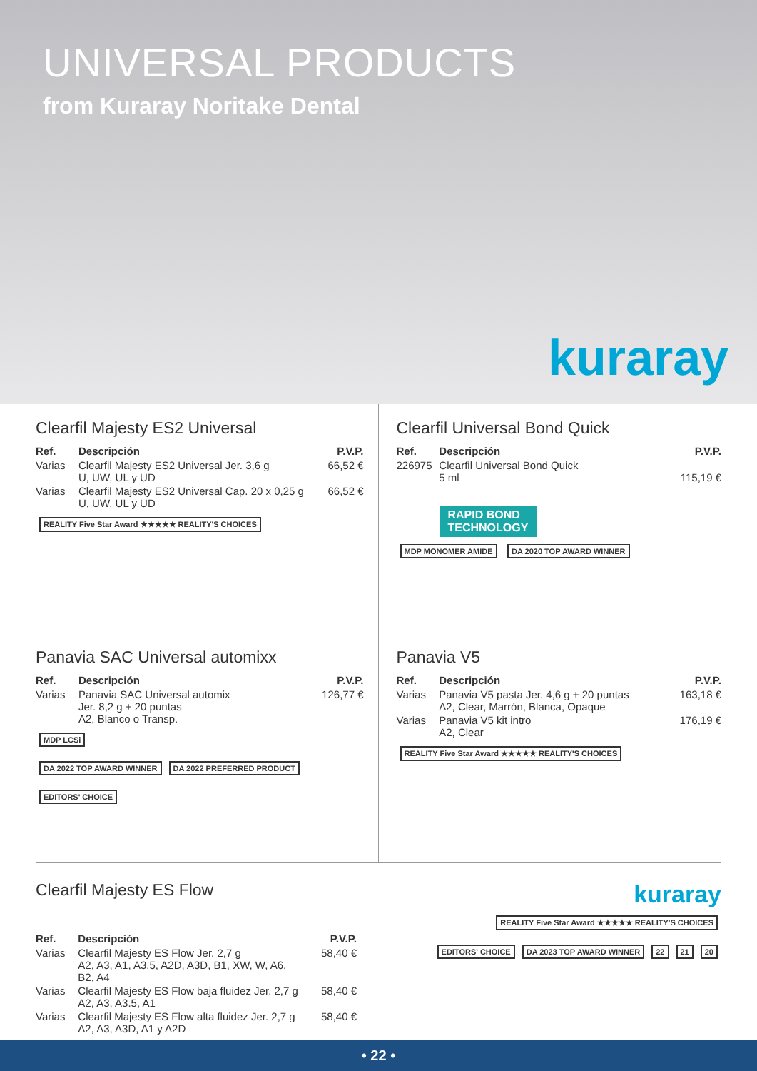UNIVERSAL PRODUCTS
from Kuraray Noritake Dental
kuraray
Clearfil Majesty ES2 Universal
| Ref. | Descripción | P.V.P. |
| --- | --- | --- |
| Varias | Clearfil Majesty ES2 Universal Jer. 3,6 g U, UW, UL y UD | 66,52 € |
| Varias | Clearfil Majesty ES2 Universal Cap. 20 x 0,25 g U, UW, UL y UD | 66,52 € |
REALITY Five Star Award ★★★★★ REALITY'S CHOICES
Clearfil Universal Bond Quick
| Ref. | Descripción | P.V.P. |
| --- | --- | --- |
| 226975 | Clearfil Universal Bond Quick 5 ml | 115,19 € |
RAPID BOND
TECHNOLOGY
MDP MONOMER AMIDE DA 2020 TOP AWARD WINNER
Panavia SAC Universal automixx
| Ref. | Descripción | P.V.P. |
| --- | --- | --- |
| Varias | Panavia SAC Universal automix Jer. 8,2 g + 20 puntas A2, Blanco o Transp. | 126,77 € |
MDP LCSi
DA 2022 TOP AWARD WINNER DA 2022 PREFERRED PRODUCT EDITORS' CHOICE
Panavia V5
| Ref. | Descripción | P.V.P. |
| --- | --- | --- |
| Varias | Panavia V5 pasta Jer. 4,6 g + 20 puntas A2, Clear, Marrón, Blanca, Opaque | 163,18 € |
| Varias | Panavia V5 kit intro A2, Clear | 176,19 € |
REALITY Five Star Award ★★★★★ REALITY'S CHOICES
Clearfil Majesty ES Flow
| Ref. | Descripción | P.V.P. |
| --- | --- | --- |
| Varias | Clearfil Majesty ES Flow Jer. 2,7 g A2, A3, A1, A3.5, A2D, A3D, B1, XW, W, A6, B2, A4 | 58,40 € |
| Varias | Clearfil Majesty ES Flow baja fluidez Jer. 2,7 g A2, A3, A3.5, A1 | 58,40 € |
| Varias | Clearfil Majesty ES Flow alta fluidez Jer. 2,7 g A2, A3, A3D, A1 y A2D | 58,40 € |
kuraray
REALITY Five Star Award ★★★★★ REALITY'S CHOICES
EDITORS' CHOICE DA 2023 TOP AWARD WINNER 22 21 20
• 22 •